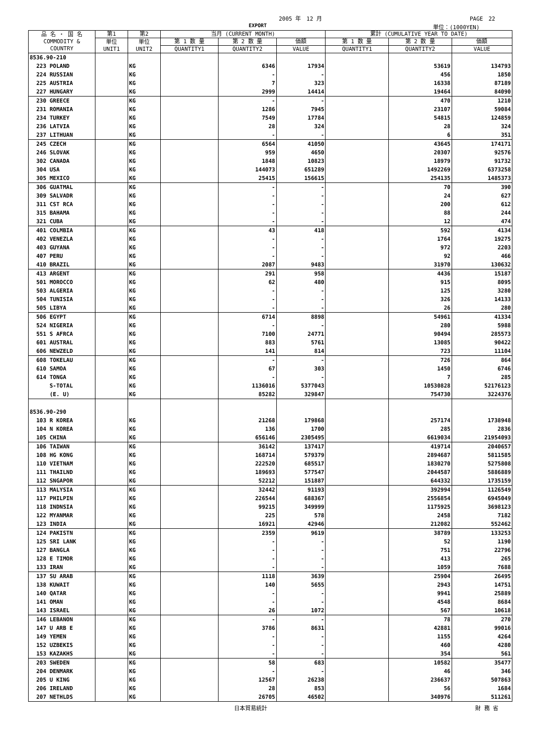2005 年　12 月 PAGE　22
EXPORT 単位：(1000YEN)
| 品 名 ・ 国 名 COMMODITY & COUNTRY | 第1 | 第2 | 当月 (CURRENT MONTH) | | | 累計 (CUMULATIVE YEAR TO DATE) | | |
| --- | --- | --- | --- | --- | --- | --- | --- | --- |
| | 単位 UNIT1 | 単位 UNIT2 | 第 1 数 量 | 第 2 数 量 | 価額 | 第 1 数 量 | 第 2 数 量 | 価額 |
| | | | QUANTITY1 | QUANTITY2 | VALUE | QUANTITY1 | QUANTITY2 | VALUE |
| 8536.90-210 | | | | | | | | |
| 223 POLAND | | KG | | 6346 | 17934 | | 53619 | 134793 |
| 224 RUSSIAN | | KG | | - | - | | 456 | 1850 |
| 225 AUSTRIA | | KG | | 7 | 323 | | 16338 | 87189 |
| 227 HUNGARY | | KG | | 2999 | 14414 | | 19464 | 84090 |
| 230 GREECE | | KG | | - | - | | 470 | 1210 |
| 231 ROMANIA | | KG | | 1286 | 7945 | | 23107 | 59084 |
| 234 TURKEY | | KG | | 7549 | 17784 | | 54815 | 124859 |
| 236 LATVIA | | KG | | 28 | 324 | | 28 | 324 |
| 237 LITHUAN | | KG | | - | - | | 6 | 351 |
| 245 CZECH | | KG | | 6564 | 41050 | | 43645 | 174171 |
| 246 SLOVAK | | KG | | 959 | 4650 | | 20307 | 92576 |
| 302 CANADA | | KG | | 1848 | 10823 | | 18979 | 91732 |
| 304 USA | | KG | | 144073 | 651289 | | 1492269 | 6373258 |
| 305 MEXICO | | KG | | 25415 | 156615 | | 254135 | 1485373 |
| 306 GUATMAL | | KG | | - | - | | 70 | 390 |
| 309 SALVADR | | KG | | - | - | | 24 | 627 |
| 311 CST RCA | | KG | | - | - | | 200 | 612 |
| 315 BAHAMA | | KG | | - | - | | 88 | 244 |
| 321 CUBA | | KG | | - | - | | 12 | 474 |
| 401 COLMBIA | | KG | | 43 | 418 | | 592 | 4134 |
| 402 VENEZLA | | KG | | - | - | | 1764 | 19275 |
| 403 GUYANA | | KG | | - | - | | 972 | 2203 |
| 407 PERU | | KG | | - | - | | 92 | 466 |
| 410 BRAZIL | | KG | | 2087 | 9483 | | 31970 | 130632 |
| 413 ARGENT | | KG | | 291 | 958 | | 4436 | 15187 |
| 501 MOROCCO | | KG | | 62 | 480 | | 915 | 8095 |
| 503 ALGERIA | | KG | | - | - | | 125 | 3280 |
| 504 TUNISIA | | KG | | - | - | | 326 | 14133 |
| 505 LIBYA | | KG | | - | - | | 26 | 280 |
| 506 EGYPT | | KG | | 6714 | 8898 | | 54961 | 41334 |
| 524 NIGERIA | | KG | | - | - | | 280 | 5988 |
| 551 S AFRCA | | KG | | 7100 | 24771 | | 90494 | 285573 |
| 601 AUSTRAL | | KG | | 883 | 5761 | | 13085 | 90422 |
| 606 NEWZELD | | KG | | 141 | 814 | | 723 | 11104 |
| 608 TOKELAU | | KG | | - | - | | 726 | 864 |
| 610 SAMOA | | KG | | 67 | 303 | | 1450 | 6746 |
| 614 TONGA | | KG | | - | - | | 7 | 285 |
| S-TOTAL | | KG | | 1136016 | 5377043 | | 10530828 | 52176123 |
| (E. U) | | KG | | 85282 | 329847 | | 754730 | 3224376 |
| 8536.90-290 | | | | | | | | |
| 103 R KOREA | | KG | | 21268 | 179868 | | 257174 | 1738948 |
| 104 N KOREA | | KG | | 136 | 1700 | | 285 | 2836 |
| 105 CHINA | | KG | | 656146 | 2305495 | | 6619034 | 21954093 |
| 106 TAIWAN | | KG | | 36142 | 137417 | | 419714 | 2040657 |
| 108 HG KONG | | KG | | 168714 | 579379 | | 2894687 | 5811585 |
| 110 VIETNAM | | KG | | 222520 | 685517 | | 1830270 | 5275808 |
| 111 THAILND | | KG | | 189693 | 577547 | | 2044587 | 5886889 |
| 112 SNGAPOR | | KG | | 52212 | 151887 | | 644332 | 1735159 |
| 113 MALYSIA | | KG | | 32442 | 91193 | | 392994 | 1126549 |
| 117 PHILPIN | | KG | | 226544 | 688367 | | 2556854 | 6945049 |
| 118 INDNSIA | | KG | | 99215 | 349999 | | 1175925 | 3698123 |
| 122 MYANMAR | | KG | | 225 | 578 | | 2458 | 7182 |
| 123 INDIA | | KG | | 16921 | 42946 | | 212082 | 552462 |
| 124 PAKISTN | | KG | | 2359 | 9619 | | 38789 | 133253 |
| 125 SRI LANK | | KG | | - | - | | 52 | 1190 |
| 127 BANGLA | | KG | | - | - | | 751 | 22796 |
| 128 E TIMOR | | KG | | - | - | | 413 | 265 |
| 133 IRAN | | KG | | - | - | | 1059 | 7688 |
| 137 SU ARAB | | KG | | 1118 | 3639 | | 25904 | 26495 |
| 138 KUWAIT | | KG | | 140 | 5655 | | 2943 | 14751 |
| 140 QATAR | | KG | | - | - | | 9941 | 25889 |
| 141 OMAN | | KG | | - | - | | 4548 | 8684 |
| 143 ISRAEL | | KG | | 26 | 1072 | | 567 | 10618 |
| 146 LEBANON | | KG | | - | - | | 78 | 270 |
| 147 U ARB E | | KG | | 3786 | 8631 | | 42881 | 99016 |
| 149 YEMEN | | KG | | - | - | | 1155 | 4264 |
| 152 UZBEKIS | | KG | | - | - | | 460 | 4280 |
| 153 KAZAKHS | | KG | | - | - | | 354 | 561 |
| 203 SWEDEN | | KG | | 58 | 683 | | 10582 | 35477 |
| 204 DENMARK | | KG | | - | - | | 46 | 346 |
| 205 U KING | | KG | | 12567 | 26238 | | 236637 | 507863 |
| 206 IRELAND | | KG | | 28 | 853 | | 56 | 1684 |
| 207 NETHLDS | | KG | | 26705 | 46502 | | 340976 | 511261 |
日本貿易統計 財 務 省